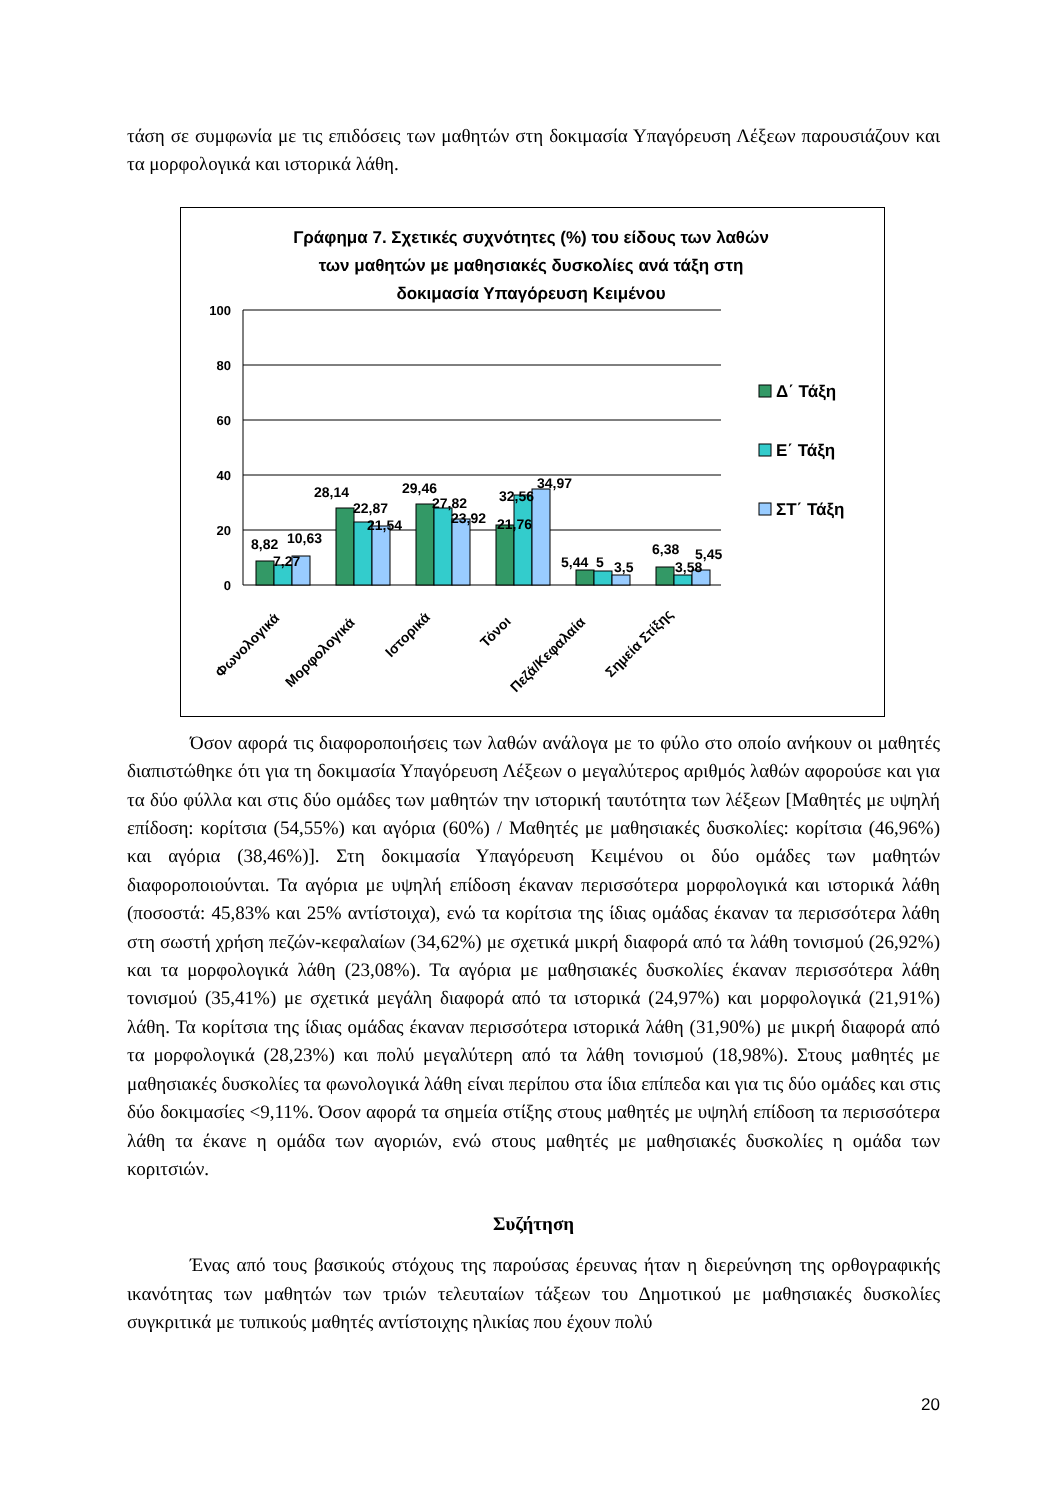τάση σε συμφωνία με τις επιδόσεις των μαθητών στη δοκιμασία Υπαγόρευση Λέξεων παρουσιάζουν και τα μορφολογικά και ιστορικά λάθη.
Γράφημα 7. Σχετικές συχνότητες (%) του είδους των λαθών
των μαθητών με μαθησιακές δυσκολίες ανά τάξη στη
δοκιμασία Υπαγόρευση Κειμένου
100
80
60
40
20
0
8,82
7,27
10,63
28,14
22,87
21,54
29,46
27,82
23,92
21,76
32,56
34,97
5,44
5
3,5
6,38
3,58
5,45
Φωνολογικά
Μορφολογικά
Ιστορικά
Τόνοι
Πεζά/Κεφαλαία
Σημεία Στίξης
Δ΄ Τάξη
Ε΄ Τάξη
ΣΤ΄ Τάξη
Όσον αφορά τις διαφοροποιήσεις των λαθών ανάλογα με το φύλο στο οποίο ανήκουν οι μαθητές διαπιστώθηκε ότι για τη δοκιμασία Υπαγόρευση Λέξεων ο μεγαλύτερος αριθμός λαθών αφορούσε και για τα δύο φύλλα και στις δύο ομάδες των μαθητών την ιστορική ταυτότητα των λέξεων [Μαθητές με υψηλή επίδοση: κορίτσια (54,55%) και αγόρια (60%) / Μαθητές με μαθησιακές δυσκολίες: κορίτσια (46,96%) και αγόρια (38,46%)]. Στη δοκιμασία Υπαγόρευση Κειμένου οι δύο ομάδες των μαθητών διαφοροποιούνται. Τα αγόρια με υψηλή επίδοση έκαναν περισσότερα μορφολογικά και ιστορικά λάθη (ποσοστά: 45,83% και 25% αντίστοιχα), ενώ τα κορίτσια της ίδιας ομάδας έκαναν τα περισσότερα λάθη στη σωστή χρήση πεζών-κεφαλαίων (34,62%) με σχετικά μικρή διαφορά από τα λάθη τονισμού (26,92%) και τα μορφολογικά λάθη (23,08%). Τα αγόρια με μαθησιακές δυσκολίες έκαναν περισσότερα λάθη τονισμού (35,41%) με σχετικά μεγάλη διαφορά από τα ιστορικά (24,97%) και μορφολογικά (21,91%) λάθη. Τα κορίτσια της ίδιας ομάδας έκαναν περισσότερα ιστορικά λάθη (31,90%) με μικρή διαφορά από τα μορφολογικά (28,23%) και πολύ μεγαλύτερη από τα λάθη τονισμού (18,98%). Στους μαθητές με μαθησιακές δυσκολίες τα φωνολογικά λάθη είναι περίπου στα ίδια επίπεδα και για τις δύο ομάδες και στις δύο δοκιμασίες <9,11%. Όσον αφορά τα σημεία στίξης στους μαθητές με υψηλή επίδοση τα περισσότερα λάθη τα έκανε η ομάδα των αγοριών, ενώ στους μαθητές με μαθησιακές δυσκολίες η ομάδα των κοριτσιών.
Συζήτηση
Ένας από τους βασικούς στόχους της παρούσας έρευνας ήταν η διερεύνηση της ορθογραφικής ικανότητας των μαθητών των τριών τελευταίων τάξεων του Δημοτικού με μαθησιακές δυσκολίες συγκριτικά με τυπικούς μαθητές αντίστοιχης ηλικίας που έχουν πολύ
20